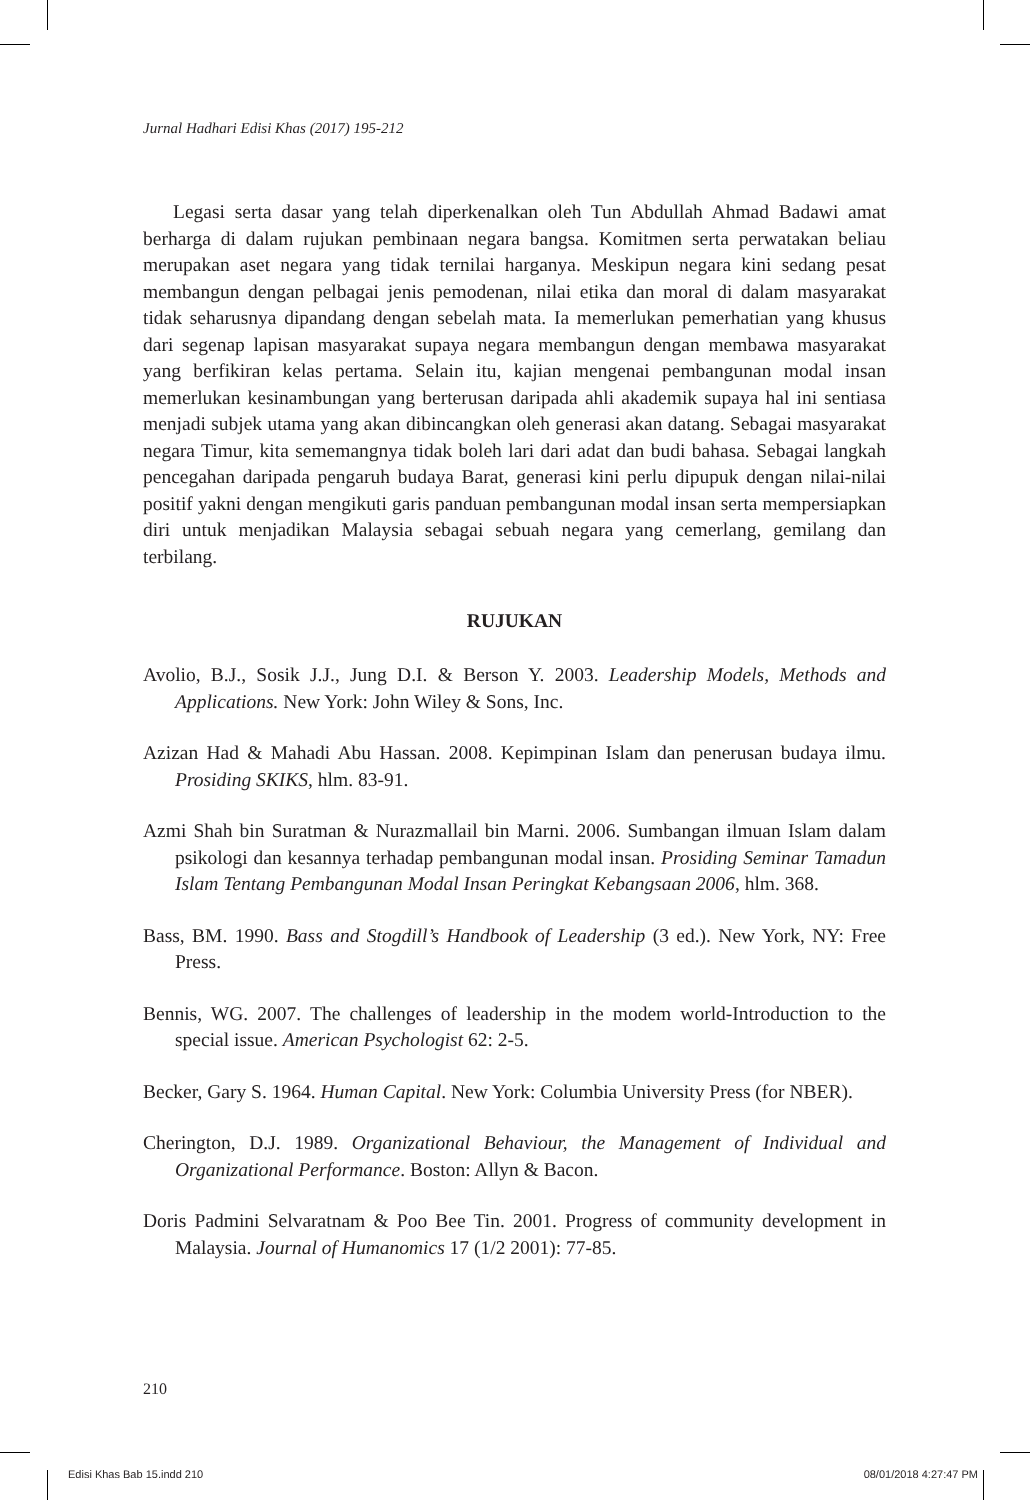Jurnal Hadhari Edisi Khas (2017) 195-212
Legasi serta dasar yang telah diperkenalkan oleh Tun Abdullah Ahmad Badawi amat berharga di dalam rujukan pembinaan negara bangsa. Komitmen serta perwatakan beliau merupakan aset negara yang tidak ternilai harganya. Meskipun negara kini sedang pesat membangun dengan pelbagai jenis pemodenan, nilai etika dan moral di dalam masyarakat tidak seharusnya dipandang dengan sebelah mata. Ia memerlukan pemerhatian yang khusus dari segenap lapisan masyarakat supaya negara membangun dengan membawa masyarakat yang berfikiran kelas pertama. Selain itu, kajian mengenai pembangunan modal insan memerlukan kesinambungan yang berterusan daripada ahli akademik supaya hal ini sentiasa menjadi subjek utama yang akan dibincangkan oleh generasi akan datang. Sebagai masyarakat negara Timur, kita sememangnya tidak boleh lari dari adat dan budi bahasa. Sebagai langkah pencegahan daripada pengaruh budaya Barat, generasi kini perlu dipupuk dengan nilai-nilai positif yakni dengan mengikuti garis panduan pembangunan modal insan serta mempersiapkan diri untuk menjadikan Malaysia sebagai sebuah negara yang cemerlang, gemilang dan terbilang.
RUJUKAN
Avolio, B.J., Sosik J.J., Jung D.I. & Berson Y. 2003. Leadership Models, Methods and Applications. New York: John Wiley & Sons, Inc.
Azizan Had & Mahadi Abu Hassan. 2008. Kepimpinan Islam dan penerusan budaya ilmu. Prosiding SKIKS, hlm. 83-91.
Azmi Shah bin Suratman & Nurazmallail bin Marni. 2006. Sumbangan ilmuan Islam dalam psikologi dan kesannya terhadap pembangunan modal insan. Prosiding Seminar Tamadun Islam Tentang Pembangunan Modal Insan Peringkat Kebangsaan 2006, hlm. 368.
Bass, BM. 1990. Bass and Stogdill’s Handbook of Leadership (3 ed.). New York, NY: Free Press.
Bennis, WG. 2007. The challenges of leadership in the modem world-Introduction to the special issue. American Psychologist 62: 2-5.
Becker, Gary S. 1964. Human Capital. New York: Columbia University Press (for NBER).
Cherington, D.J. 1989. Organizational Behaviour, the Management of Individual and Organizational Performance. Boston: Allyn & Bacon.
Doris Padmini Selvaratnam & Poo Bee Tin. 2001. Progress of community development in Malaysia. Journal of Humanomics 17 (1/2 2001): 77-85.
210
Edisi Khas Bab 15.indd 210 08/01/2018 4:27:47 PM